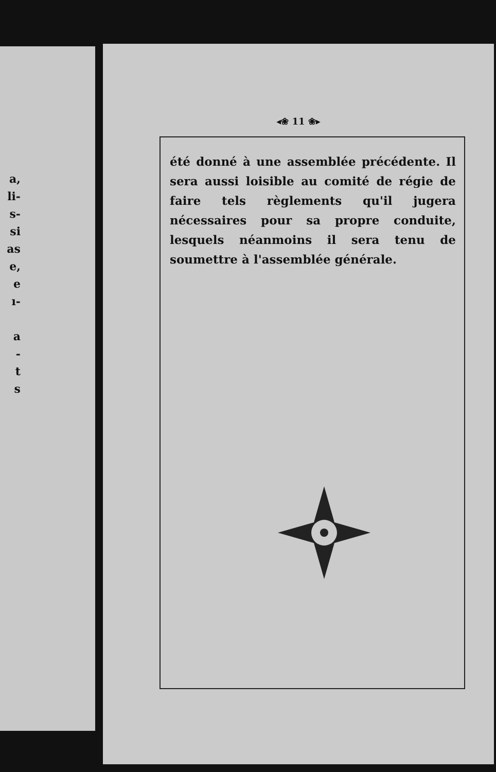a,
li-
s-
si
as
e,
e
ı-
a
-
t
s
◂❀ 11 ❀▸
été donné à une assemblée précédente. Il sera aussi loisible au comité de régie de faire tels règlements qu'il jugera nécessaires pour sa propre conduite, lesquels néanmoins il sera tenu de soumettre à l'assemblée générale.